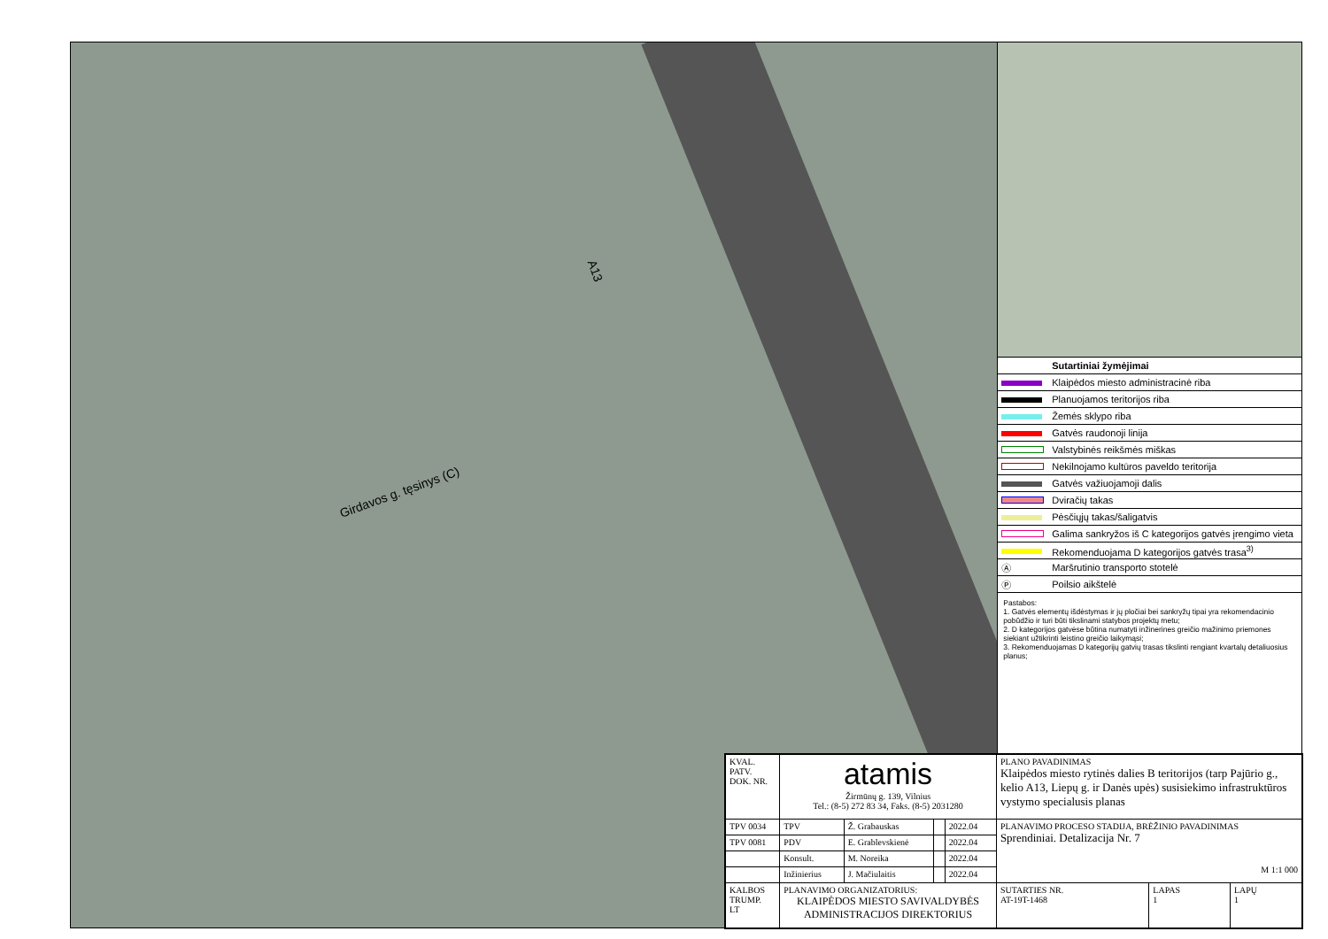Girdavos g. tęsinys (C)
A13
| | Sutartiniai žymėjimai |
| | Klaipėdos miesto administracinė riba |
| | Planuojamos teritorijos riba |
| | Žemės sklypo riba |
| | Gatvės raudonoji linija |
| | Valstybinės reikšmės miškas |
| | Nekilnojamo kultūros paveldo teritorija |
| | Gatvės važiuojamoji dalis |
| | Dviračių takas |
| | Pėsčiųjų takas/šaligatvis |
| | Galima sankryžos iš C kategorijos gatvės įrengimo vieta |
| | Rekomenduojama D kategorijos gatvės trasa<sup>3)</sup> |
| Ⓐ | Maršrutinio transporto stotelė |
| Ⓟ | Poilsio aikštelė |
Pastabos:
1. Gatvės elementų išdėstymas ir jų pločiai bei sankryžų tipai yra rekomendacinio pobūdžio ir turi būti tikslinami statybos projektų metu;
2. D kategorijos gatvėse būtina numatyti inžinerines greičio mažinimo priemones siekiant užtikrinti leistino greičio laikymąsi;
3. Rekomenduojamas D kategorijų gatvių trasas tikslinti rengiant kvartalų detaliuosius planus;
| KVAL. PATV. DOK. NR. | atamis Žirmūnų g. 139, Vilnius Tel.: (8-5) 272 83 34, Faks. (8-5) 2031280 | | | | PLANO PAVADINIMAS Klaipėdos miesto rytinės dalies B teritorijos (tarp Pajūrio g., kelio A13, Liepų g. ir Danės upės) susisiekimo infrastruktūros vystymo specialusis planas | | |
| TPV 0034 | TPV | Ž. Grabauskas | | 2022.04 | PLANAVIMO PROCESO STADIJA, BRĖŽINIO PAVADINIMAS Sprendiniai. Detalizacija Nr. 7 M 1:1 000 | | |
| TPV 0081 | PDV | E. Grablevskienė | | 2022.04 | | | |
| | Konsult. | M. Noreika | | 2022.04 | | | |
| | Inžinierius | J. Mačiulaitis | | 2022.04 | | | |
| KALBOS TRUMP. LT | PLANAVIMO ORGANIZATORIUS: KLAIPĖDOS MIESTO SAVIVALDYBĖS ADMINISTRACIJOS DIREKTORIUS | | | | SUTARTIES NR. AT-19T-1468 | LAPAS 1 | LAPŲ 1 |